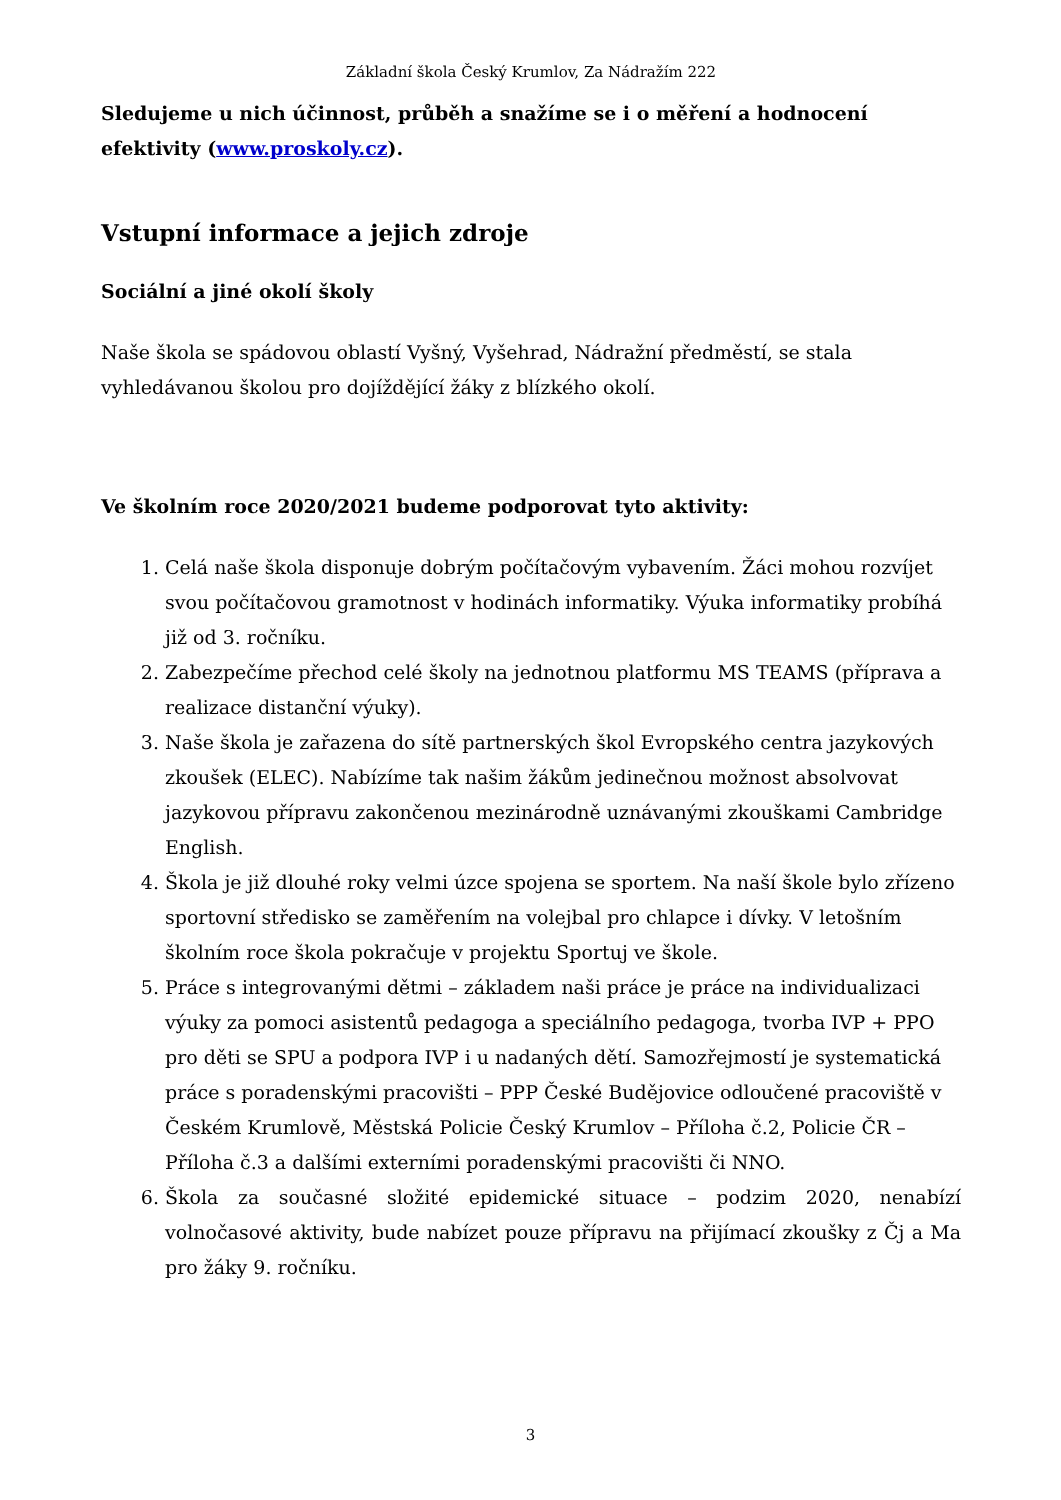Základní škola Český Krumlov, Za Nádražím 222
Sledujeme u nich účinnost, průběh a snažíme se i o měření a hodnocení efektivity (www.proskoly.cz).
Vstupní informace a jejich zdroje
Sociální a jiné okolí školy
Naše škola se spádovou oblastí Vyšný, Vyšehrad, Nádražní předměstí, se stala vyhledávanou školou pro dojíždějící žáky z blízkého okolí.
Ve školním roce 2020/2021 budeme podporovat tyto aktivity:
1. Celá naše škola disponuje dobrým počítačovým vybavením. Žáci mohou rozvíjet svou počítačovou gramotnost v hodinách informatiky. Výuka informatiky probíhá již od 3. ročníku.
2. Zabezpečíme přechod celé školy na jednotnou platformu MS TEAMS (příprava a realizace distanční výuky).
3. Naše škola je zařazena do sítě partnerských škol Evropského centra jazykových zkoušek (ELEC). Nabízíme tak našim žákům jedinečnou možnost absolvovat jazykovou přípravu zakončenou mezinárodně uznávanými zkouškami Cambridge English.
4. Škola je již dlouhé roky velmi úzce spojena se sportem. Na naší škole bylo zřízeno sportovní středisko se zaměřením na volejbal pro chlapce i dívky. V letošním školním roce škola pokračuje v projektu Sportuj ve škole.
5. Práce s integrovanými dětmi – základem naši práce je práce na individualizaci výuky za pomoci asistentů pedagoga a speciálního pedagoga, tvorba IVP + PPO pro děti se SPU a podpora IVP i u nadaných dětí. Samozřejmostí je systematická práce s poradenskými pracovišti – PPP České Budějovice odloučené pracoviště v Českém Krumlově, Městská Policie Český Krumlov – Příloha č.2, Policie ČR – Příloha č.3 a dalšími externími poradenskými pracovišti či NNO.
6. Škola za současné složité epidemické situace – podzim 2020, nenabízí volnočasové aktivity, bude nabízet pouze přípravu na přijímací zkoušky z Čj a Ma pro žáky 9. ročníku.
3